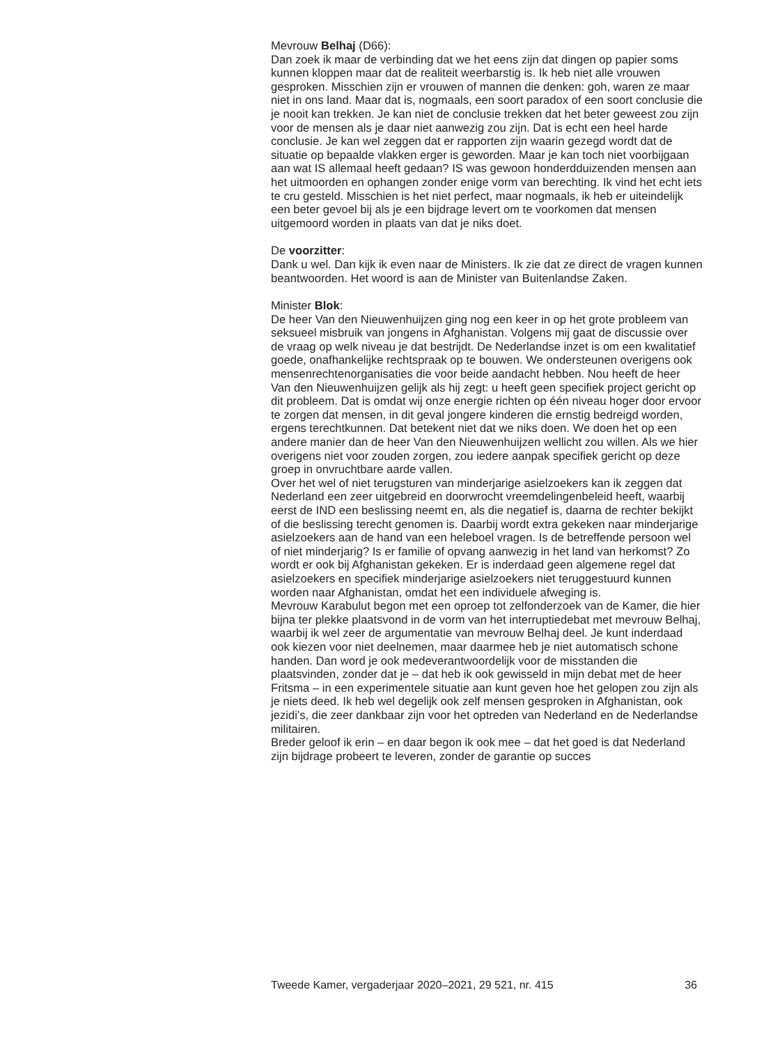Mevrouw Belhaj (D66):
Dan zoek ik maar de verbinding dat we het eens zijn dat dingen op papier soms kunnen kloppen maar dat de realiteit weerbarstig is. Ik heb niet alle vrouwen gesproken. Misschien zijn er vrouwen of mannen die denken: goh, waren ze maar niet in ons land. Maar dat is, nogmaals, een soort paradox of een soort conclusie die je nooit kan trekken. Je kan niet de conclusie trekken dat het beter geweest zou zijn voor de mensen als je daar niet aanwezig zou zijn. Dat is echt een heel harde conclusie. Je kan wel zeggen dat er rapporten zijn waarin gezegd wordt dat de situatie op bepaalde vlakken erger is geworden. Maar je kan toch niet voorbijgaan aan wat IS allemaal heeft gedaan? IS was gewoon honderdduizenden mensen aan het uitmoorden en ophangen zonder enige vorm van berechting. Ik vind het echt iets te cru gesteld. Misschien is het niet perfect, maar nogmaals, ik heb er uiteindelijk een beter gevoel bij als je een bijdrage levert om te voorkomen dat mensen uitgemoord worden in plaats van dat je niks doet.
De voorzitter:
Dank u wel. Dan kijk ik even naar de Ministers. Ik zie dat ze direct de vragen kunnen beantwoorden. Het woord is aan de Minister van Buitenlandse Zaken.
Minister Blok:
De heer Van den Nieuwenhuijzen ging nog een keer in op het grote probleem van seksueel misbruik van jongens in Afghanistan. Volgens mij gaat de discussie over de vraag op welk niveau je dat bestrijdt. De Nederlandse inzet is om een kwalitatief goede, onafhankelijke rechtspraak op te bouwen. We ondersteunen overigens ook mensenrechtenorgani­saties die voor beide aandacht hebben. Nou heeft de heer Van den Nieuwenhuijzen gelijk als hij zegt: u heeft geen specifiek project gericht op dit probleem. Dat is omdat wij onze energie richten op één niveau hoger door ervoor te zorgen dat mensen, in dit geval jongere kinderen die ernstig bedreigd worden, ergens terechtkunnen. Dat betekent niet dat we niks doen. We doen het op een andere manier dan de heer Van den Nieuwenhuijzen wellicht zou willen. Als we hier overigens niet voor zouden zorgen, zou iedere aanpak specifiek gericht op deze groep in onvruchtbare aarde vallen.
Over het wel of niet terugsturen van minderjarige asielzoekers kan ik zeggen dat Nederland een zeer uitgebreid en doorwrocht vreemdelingen­beleid heeft, waarbij eerst de IND een beslissing neemt en, als die negatief is, daarna de rechter bekijkt of die beslissing terecht genomen is. Daarbij wordt extra gekeken naar minderjarige asielzoekers aan de hand van een heleboel vragen. Is de betreffende persoon wel of niet minderjarig? Is er familie of opvang aanwezig in het land van herkomst? Zo wordt er ook bij Afghanistan gekeken. Er is inderdaad geen algemene regel dat asiel­zoekers en specifiek minderjarige asielzoekers niet teruggestuurd kunnen worden naar Afghanistan, omdat het een individuele afweging is.
Mevrouw Karabulut begon met een oproep tot zelfonderzoek van de Kamer, die hier bijna ter plekke plaatsvond in de vorm van het interruptie­debat met mevrouw Belhaj, waarbij ik wel zeer de argumentatie van mevrouw Belhaj deel. Je kunt inderdaad ook kiezen voor niet deelnemen, maar daarmee heb je niet automatisch schone handen. Dan word je ook medeverantwoordelijk voor de misstanden die plaatsvinden, zonder dat je – dat heb ik ook gewisseld in mijn debat met de heer Fritsma – in een experimentele situatie aan kunt geven hoe het gelopen zou zijn als je niets deed. Ik heb wel degelijk ook zelf mensen gesproken in Afghanistan, ook jezidi’s, die zeer dankbaar zijn voor het optreden van Nederland en de Nederlandse militairen.
Breder geloof ik erin – en daar begon ik ook mee – dat het goed is dat Nederland zijn bijdrage probeert te leveren, zonder de garantie op succes
Tweede Kamer, vergaderjaar 2020–2021, 29 521, nr. 415 36